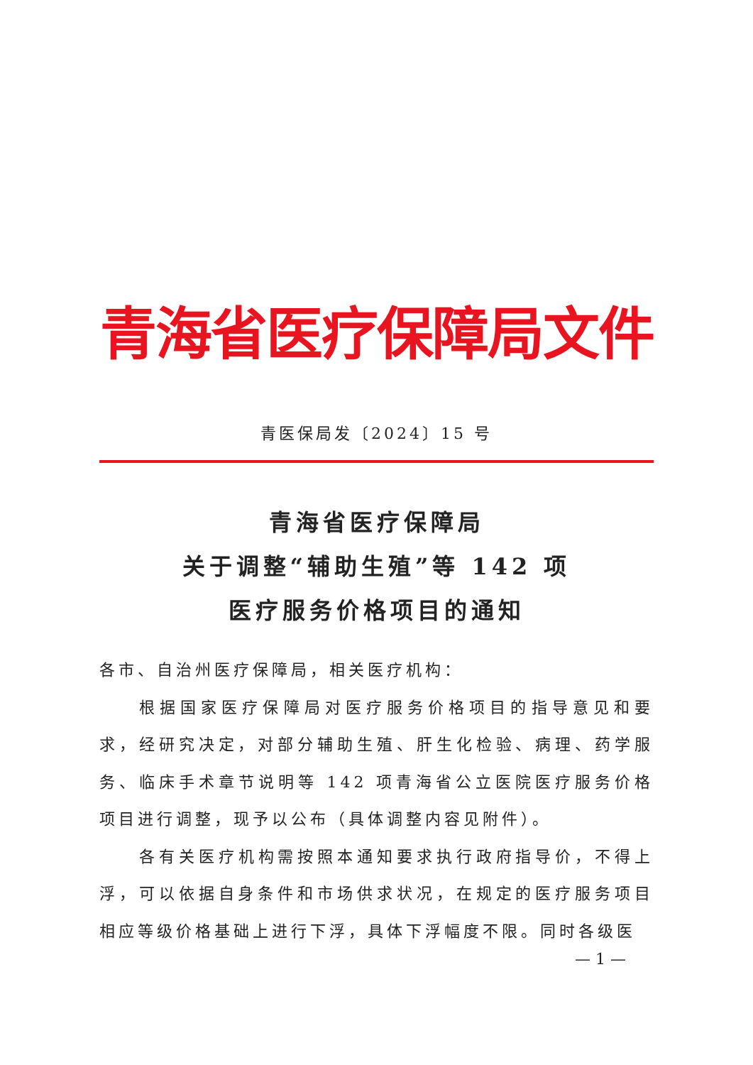青海省医疗保障局文件
青医保局发〔2024〕15 号
青海省医疗保障局
关于调整“辅助生殖”等 142 项
医疗服务价格项目的通知
各市、自治州医疗保障局，相关医疗机构：
根据国家医疗保障局对医疗服务价格项目的指导意见和要求，经研究决定，对部分辅助生殖、肝生化检验、病理、药学服务、临床手术章节说明等 142 项青海省公立医院医疗服务价格项目进行调整，现予以公布（具体调整内容见附件）。
各有关医疗机构需按照本通知要求执行政府指导价，不得上浮，可以依据自身条件和市场供求状况，在规定的医疗服务项目相应等级价格基础上进行下浮，具体下浮幅度不限。同时各级医
— 1 —